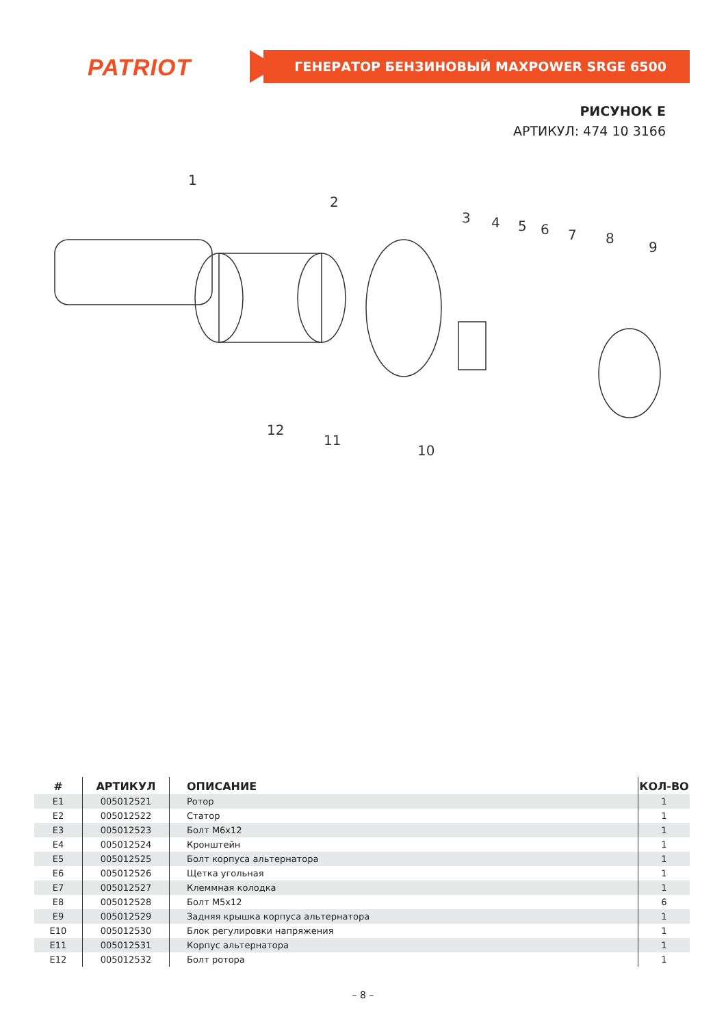PATRIOT ГЕНЕРАТОР БЕНЗИНОВЫЙ MAXPOWER SRGE 6500
РИСУНОК E
АРТИКУЛ: 474 10 3166
1
2
3
4
5
6
7
8
9
10
11
12
| # | АРТИКУЛ | ОПИСАНИЕ | КОЛ-ВО |
| --- | --- | --- | --- |
| E1 | 005012521 | Ротор | 1 |
| E2 | 005012522 | Статор | 1 |
| E3 | 005012523 | Болт М6х12 | 1 |
| E4 | 005012524 | Кронштейн | 1 |
| E5 | 005012525 | Болт корпуса альтернатора | 1 |
| E6 | 005012526 | Щетка угольная | 1 |
| E7 | 005012527 | Клеммная колодка | 1 |
| E8 | 005012528 | Болт М5х12 | 6 |
| E9 | 005012529 | Задняя крышка корпуса альтернатора | 1 |
| E10 | 005012530 | Блок регулировки напряжения | 1 |
| E11 | 005012531 | Корпус альтернатора | 1 |
| E12 | 005012532 | Болт ротора | 1 |
– 8 –